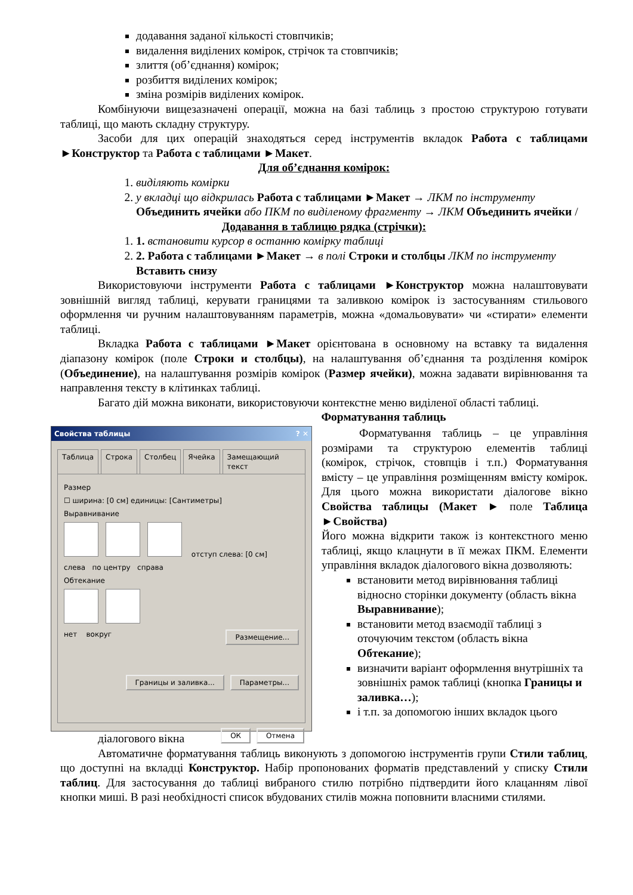додавання заданої кількості стовпчиків;
видалення виділених комірок, стрічок та стовпчиків;
злиття (об’єднання) комірок;
розбиття виділених комірок;
зміна розмірів виділених комірок.
Комбінуючи вищезазначені операції, можна на базі таблиць з простою структурою готувати таблиці, що мають складну структуру.
Засоби для цих операцій знаходяться серед інструментів вкладок Работа с таблицами ►Конструктор та Работа с таблицами ►Макет.
Для об’єднання комірок:
1. виділяють комірки
2. у вкладці що відкрилась Работа с таблицами ►Макет → ЛКМ по інструменту Объединить ячейки або ПКМ по виділеному фрагменту → ЛКМ Объединить ячейки /
Додавання в таблицю рядка (стрічки):
1. 1. встановити курсор в останню комірку таблиці
2. 2. Работа с таблицами ►Макет → в полі Строки и столбцы ЛКМ по інструменту Вставить снизу
Використовуючи інструменти Работа с таблицами ►Конструктор можна налаштовувати зовнішній вигляд таблиці, керувати границями та заливкою комірок із застосуванням стильового оформлення чи ручним налаштовуванням параметрів, можна «домальовувати» чи «стирати» елементи таблиці.
Вкладка Работа с таблицами ►Макет орієнтована в основному на вставку та видалення діапазону комірок (поле Строки и столбцы), на налаштування об’єднання та розділення комірок (Объединение), на налаштування розмірів комірок (Размер ячейки), можна задавати вирівнювання та направлення тексту в клітинках таблиці.
Багато дій можна виконати, використовуючи контекстне меню виділеної області таблиці.
Форматування таблиць
Свойства таблицы ? ✕
Таблица Строка Столбец Ячейка Замещающий текст
Размер
☐ ширина: [0 см] единицы: [Сантиметры]
Выравнивание
отступ слева: [0 см]
слева по центру справа
Обтекание
нет вокруг Размещение...
Границы и заливка... Параметры...
ОК Отмена
Форматування таблиць – це управління розмірами та структурою елементів таблиці (комірок, стрічок, стовпців і т.п.) Форматування вмісту – це управління розміщенням вмісту комірок. Для цього можна використати діалогове вікно Свойства таблицы (Макет ► поле Таблица ►Свойства)
Його можна відкрити також із контекстного меню таблиці, якщо клацнути в її межах ПКМ. Елементи управління вкладок діалогового вікна дозволяють:
встановити метод вирівнювання таблиці відносно сторінки документу (область вікна Выравнивание);
встановити метод взаємодії таблиці з оточуючим текстом (область вікна Обтекание);
визначити варіант оформлення внутрішніх та зовнішніх рамок таблиці (кнопка Границы и заливка…);
і т.п. за допомогою інших вкладок цього
діалогового вікна
Автоматичне форматування таблиць виконують з допомогою інструментів групи Стили таблиц, що доступні на вкладці Конструктор. Набір пропонованих форматів представлений у списку Стили таблиц. Для застосування до таблиці вибраного стилю потрібно підтвердити його клацанням лівої кнопки миші. В разі необхідності список вбудованих стилів можна поповнити власними стилями.